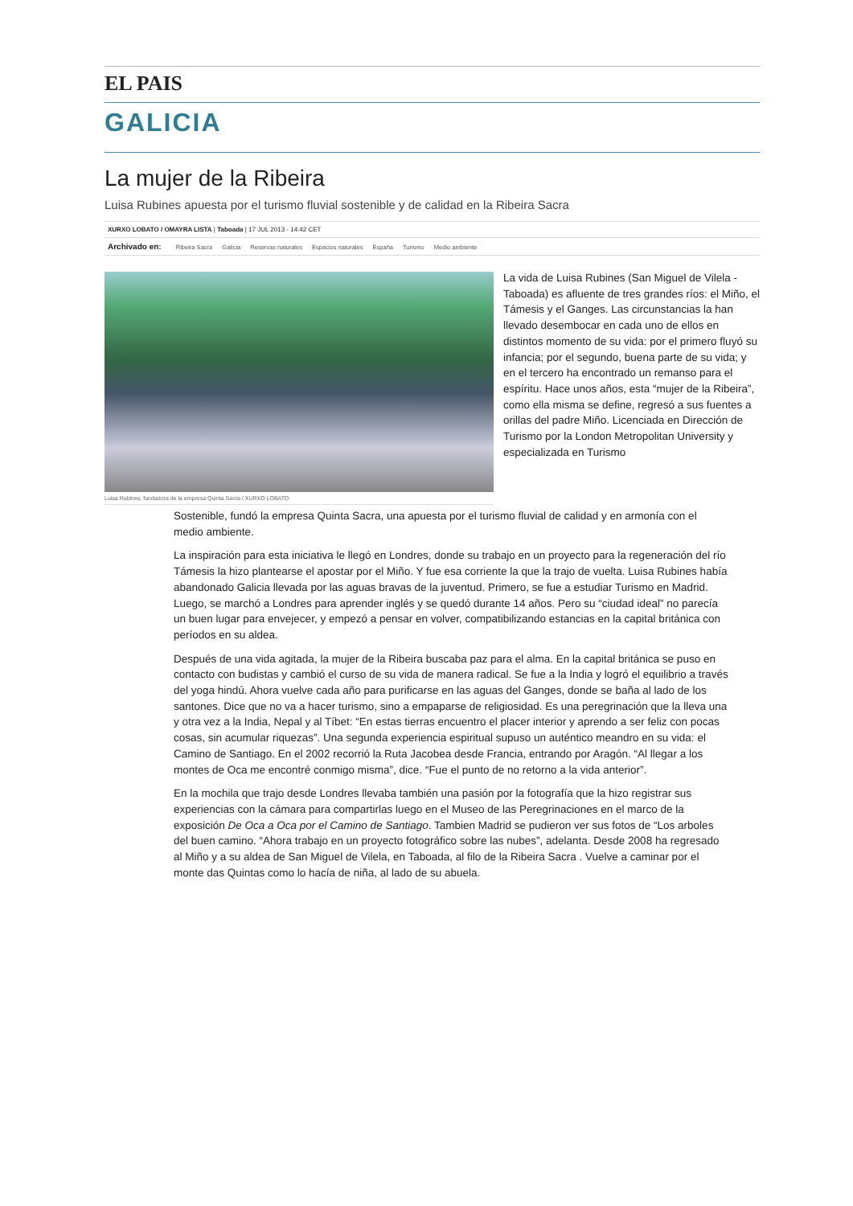EL PAIS
GALICIA
La mujer de la Ribeira
Luisa Rubines apuesta por el turismo fluvial sostenible y de calidad en la Ribeira Sacra
XURXO LOBATO / OMAYRA LISTA | Taboada | 17 JUL 2013 - 14:42 CET
Archivado en: Ribeira Sacra Galicia Reservas naturales Espacios naturales España Turismo Medio ambiente
Luisa Rubines, fundadora de la empresa Quinta Sacra / XURXO LOBATO
La vida de Luisa Rubines (San Miguel de Vilela - Taboada) es afluente de tres grandes ríos: el Miño, el Támesis y el Ganges. Las circunstancias la han llevado desembocar en cada uno de ellos en distintos momento de su vida: por el primero fluyó su infancia; por el segundo, buena parte de su vida; y en el tercero ha encontrado un remanso para el espíritu. Hace unos años, esta “mujer de la Ribeira”, como ella misma se define, regresó a sus fuentes a orillas del padre Miño. Licenciada en Dirección de Turismo por la London Metropolitan University y especializada en Turismo
Sostenible, fundó la empresa Quinta Sacra, una apuesta por el turismo fluvial de calidad y en armonía con el medio ambiente.
La inspiración para esta iniciativa le llegó en Londres, donde su trabajo en un proyecto para la regeneración del río Támesis la hizo plantearse el apostar por el Miño. Y fue esa corriente la que la trajo de vuelta. Luisa Rubines había abandonado Galicia llevada por las aguas bravas de la juventud. Primero, se fue a estudiar Turismo en Madrid. Luego, se marchó a Londres para aprender inglés y se quedó durante 14 años. Pero su “ciudad ideal” no parecía un buen lugar para envejecer, y empezó a pensar en volver, compatibilizando estancias en la capital británica con períodos en su aldea.
Después de una vida agitada, la mujer de la Ribeira buscaba paz para el alma. En la capital británica se puso en contacto con budistas y cambió el curso de su vida de manera radical. Se fue a la India y logró el equilibrio a través del yoga hindú. Ahora vuelve cada año para purificarse en las aguas del Ganges, donde se baña al lado de los santones. Dice que no va a hacer turismo, sino a empaparse de religiosidad. Es una peregrinación que la lleva una y otra vez a la India, Nepal y al Tíbet: “En estas tierras encuentro el placer interior y aprendo a ser feliz con pocas cosas, sin acumular riquezas”. Una segunda experiencia espiritual supuso un auténtico meandro en su vida: el Camino de Santiago. En el 2002 recorrió la Ruta Jacobea desde Francia, entrando por Aragón. “Al llegar a los montes de Oca me encontré conmigo misma”, dice. “Fue el punto de no retorno a la vida anterior”.
En la mochila que trajo desde Londres llevaba también una pasión por la fotografía que la hizo registrar sus experiencias con la cámara para compartirlas luego en el Museo de las Peregrinaciones en el marco de la exposición De Oca a Oca por el Camino de Santiago. Tambien Madrid se pudieron ver sus fotos de “Los arboles del buen camino. “Ahora trabajo en un proyecto fotográfico sobre las nubes”, adelanta. Desde 2008 ha regresado al Miño y a su aldea de San Miguel de Vilela, en Taboada, al filo de la Ribeira Sacra . Vuelve a caminar por el monte das Quintas como lo hacía de niña, al lado de su abuela.